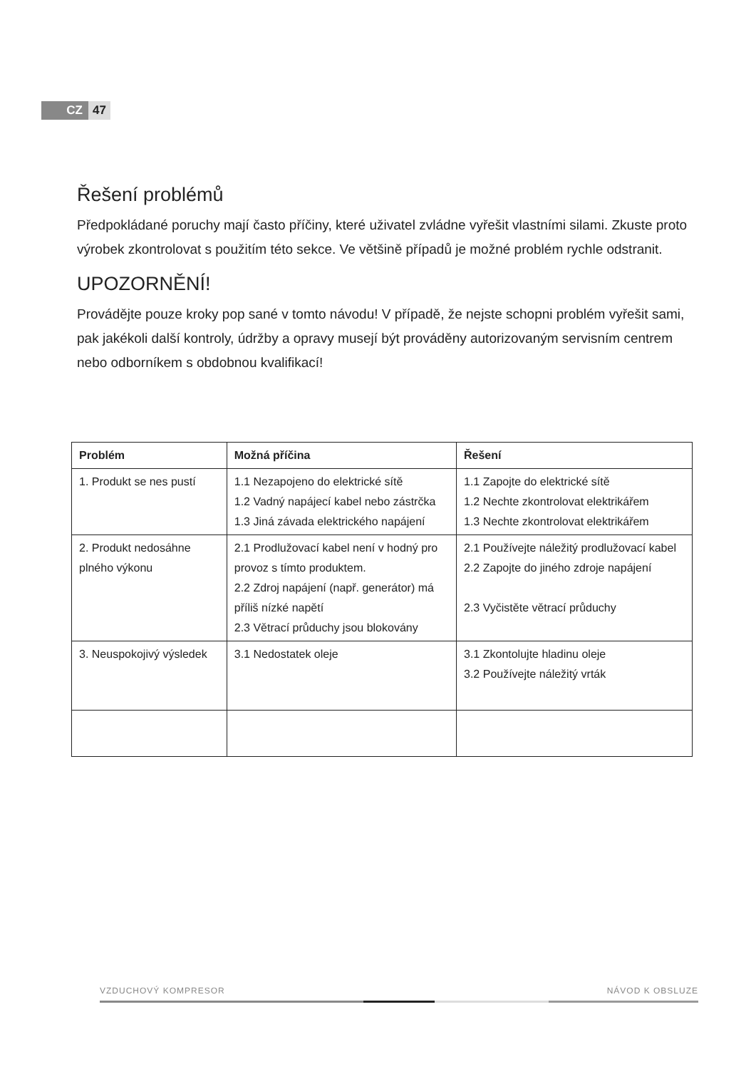CZ 47
Řešení problémů
Předpokládané poruchy mají často příčiny, které uživatel zvládne vyřešit vlastními silami. Zkuste proto výrobek zkontrolovat s použitím této sekce. Ve většině případů je možné problém rychle odstranit.
UPOZORNĚNÍ!
Provádějte pouze kroky pop sané v tomto návodu! V případě, že nejste schopni problém vyřešit sami, pak jakékoli další kontroly, údržby a opravy musejí být prováděny autorizovaným servisním centrem nebo odborníkem s obdobnou kvalifikací!
| Problém | Možná příčina | Řešení |
| --- | --- | --- |
| 1. Produkt se nes pustí | 1.1 Nezapojeno do elektrické sítě 1.2 Vadný napájecí kabel nebo zástrčka 1.3 Jiná závada elektrického napájení | 1.1 Zapojte do elektrické sítě 1.2 Nechte zkontrolovat elektrikářem 1.3 Nechte zkontrolovat elektrikářem |
| 2. Produkt nedosáhne plného výkonu | 2.1 Prodlužovací kabel není v hodný pro provoz s tímto produktem. 2.2 Zdroj napájení (např. generátor) má příliš nízké napětí 2.3 Větrací průduchy jsou blokovány | 2.1 Používejte náležitý prodlužovací kabel 2.2 Zapojte do jiného zdroje napájení 2.3 Vyčistěte větrací průduchy |
| 3. Neuspokojivý výsledek | 3.1 Nedostatek oleje | 3.1 Zkontolujte hladinu oleje 3.2 Používejte náležitý vrták |
VZDUCHOVÝ KOMPRESOR NÁVOD K OBSLUZE